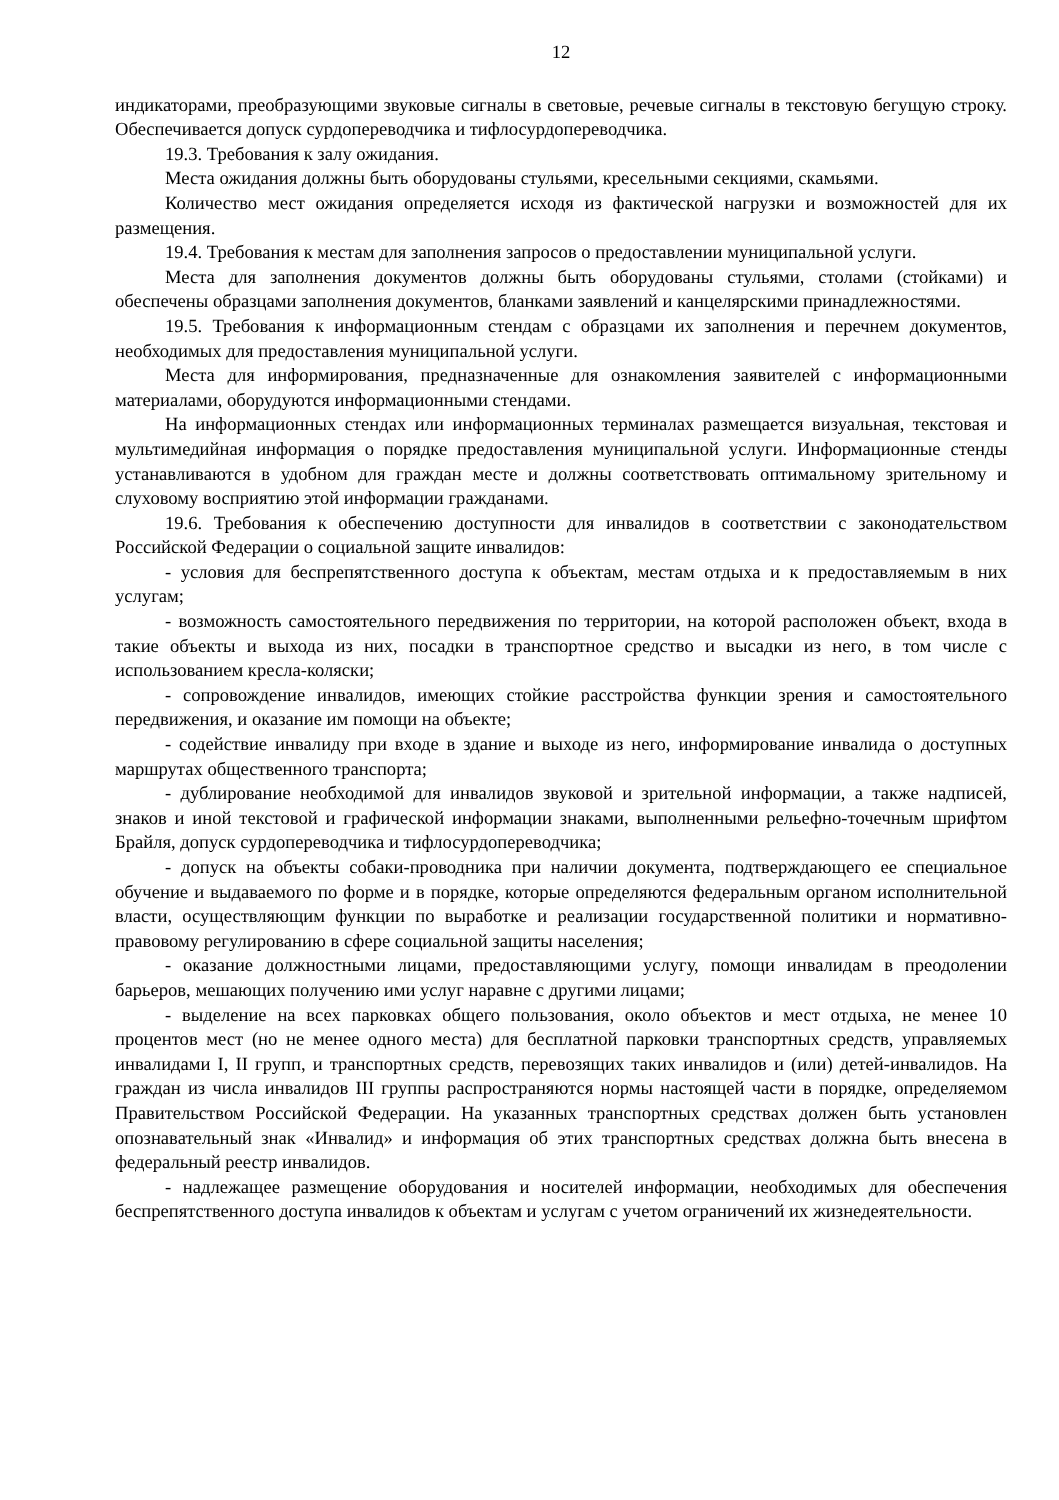12
индикаторами, преобразующими звуковые сигналы в световые, речевые сигналы в текстовую бегущую строку. Обеспечивается допуск сурдопереводчика и тифлосурдопереводчика.
19.3. Требования к залу ожидания.
Места ожидания должны быть оборудованы стульями, кресельными секциями, скамьями.
Количество мест ожидания определяется исходя из фактической нагрузки и возможностей для их размещения.
19.4. Требования к местам для заполнения запросов о предоставлении муниципальной услуги.
Места для заполнения документов должны быть оборудованы стульями, столами (стойками) и обеспечены образцами заполнения документов, бланками заявлений и канцелярскими принадлежностями.
19.5. Требования к информационным стендам с образцами их заполнения и перечнем документов, необходимых для предоставления муниципальной услуги.
Места для информирования, предназначенные для ознакомления заявителей с информационными материалами, оборудуются информационными стендами.
На информационных стендах или информационных терминалах размещается визуальная, текстовая и мультимедийная информация о порядке предоставления муниципальной услуги. Информационные стенды устанавливаются в удобном для граждан месте и должны соответствовать оптимальному зрительному и слуховому восприятию этой информации гражданами.
19.6. Требования к обеспечению доступности для инвалидов в соответствии с законодательством Российской Федерации о социальной защите инвалидов:
- условия для беспрепятственного доступа к объектам, местам отдыха и к предоставляемым в них услугам;
- возможность самостоятельного передвижения по территории, на которой расположен объект, входа в такие объекты и выхода из них, посадки в транспортное средство и высадки из него, в том числе с использованием кресла-коляски;
- сопровождение инвалидов, имеющих стойкие расстройства функции зрения и самостоятельного передвижения, и оказание им помощи на объекте;
- содействие инвалиду при входе в здание и выходе из него, информирование инвалида о доступных маршрутах общественного транспорта;
- дублирование необходимой для инвалидов звуковой и зрительной информации, а также надписей, знаков и иной текстовой и графической информации знаками, выполненными рельефно-точечным шрифтом Брайля, допуск сурдопереводчика и тифлосурдопереводчика;
- допуск на объекты собаки-проводника при наличии документа, подтверждающего ее специальное обучение и выдаваемого по форме и в порядке, которые определяются федеральным органом исполнительной власти, осуществляющим функции по выработке и реализации государственной политики и нормативно-правовому регулированию в сфере социальной защиты населения;
- оказание должностными лицами, предоставляющими услугу, помощи инвалидам в преодолении барьеров, мешающих получению ими услуг наравне с другими лицами;
- выделение на всех парковках общего пользования, около объектов и мест отдыха, не менее 10 процентов мест (но не менее одного места) для бесплатной парковки транспортных средств, управляемых инвалидами I, II групп, и транспортных средств, перевозящих таких инвалидов и (или) детей-инвалидов. На граждан из числа инвалидов III группы распространяются нормы настоящей части в порядке, определяемом Правительством Российской Федерации. На указанных транспортных средствах должен быть установлен опознавательный знак «Инвалид» и информация об этих транспортных средствах должна быть внесена в федеральный реестр инвалидов.
- надлежащее размещение оборудования и носителей информации, необходимых для обеспечения беспрепятственного доступа инвалидов к объектам и услугам с учетом ограничений их жизнедеятельности.